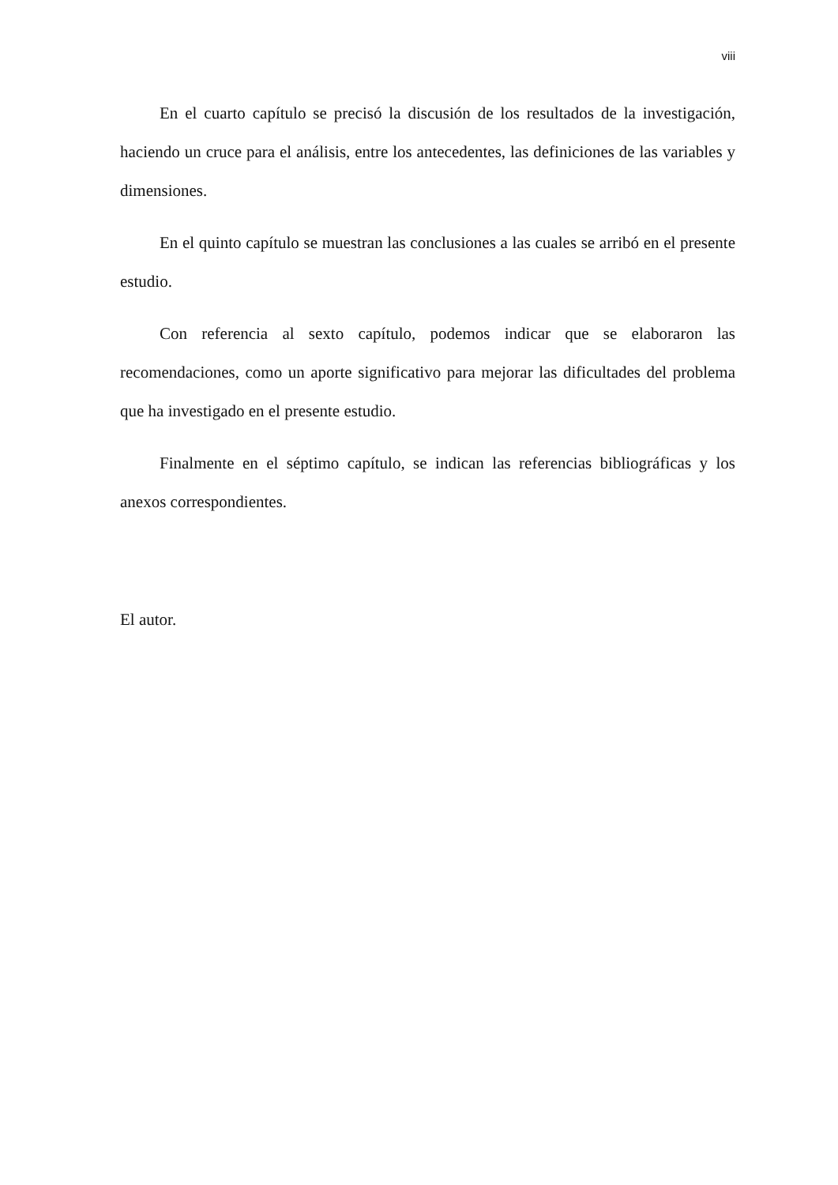viii
En el cuarto capítulo se precisó la discusión de los resultados de la investigación, haciendo un cruce para el análisis, entre los antecedentes, las definiciones de las variables y dimensiones.
En el quinto capítulo se muestran las conclusiones a las cuales se arribó en el presente estudio.
Con referencia al sexto capítulo, podemos indicar que se elaboraron las recomendaciones, como un aporte significativo para mejorar las dificultades del problema que ha investigado en el presente estudio.
Finalmente en el séptimo capítulo, se indican las referencias bibliográficas y los anexos correspondientes.
El autor.